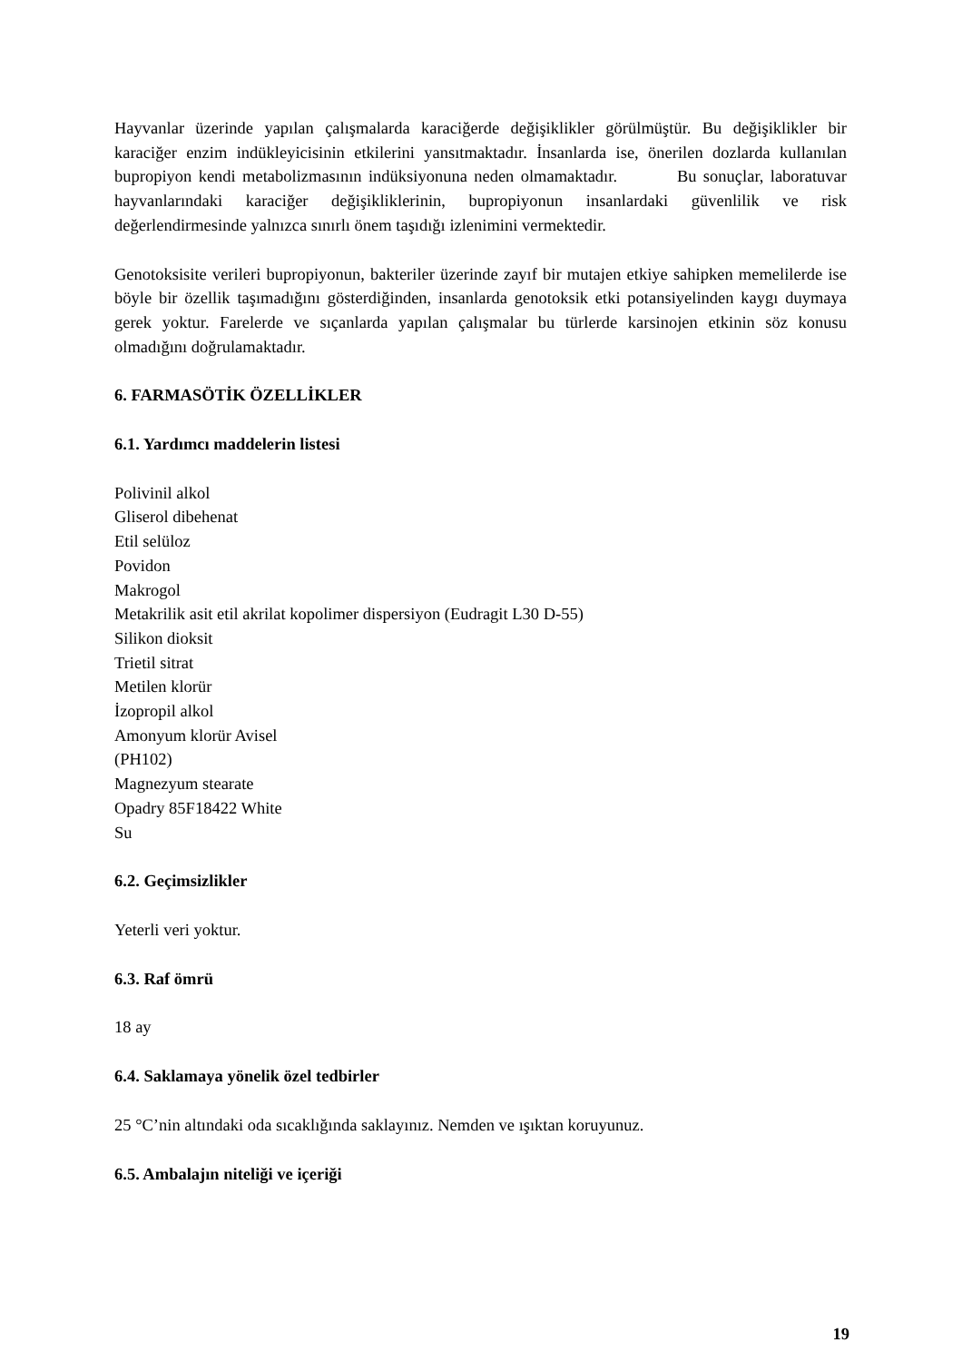Hayvanlar üzerinde yapılan çalışmalarda karaciğerde değişiklikler görülmüştür. Bu değişiklikler bir karaciğer enzim indükleyicisinin etkilerini yansıtmaktadır. İnsanlarda ise, önerilen dozlarda kullanılan bupropiyon kendi metabolizmasının indüksiyonuna neden olmamaktadır. Bu sonuçlar, laboratuvar hayvanlarındaki karaciğer değişikliklerinin, bupropiyonun insanlardaki güvenlilik ve risk değerlendirmesinde yalnızca sınırlı önem taşıdığı izlenimini vermektedir.
Genotoksisite verileri bupropiyonun, bakteriler üzerinde zayıf bir mutajen etkiye sahipken memelilerde ise böyle bir özellik taşımadığını gösterdiğinden, insanlarda genotoksik etki potansiyelinden kaygı duymaya gerek yoktur. Farelerde ve sıçanlarda yapılan çalışmalar bu türlerde karsinojen etkinin söz konusu olmadığını doğrulamaktadır.
6. FARMASÖTİK ÖZELLİKLER
6.1. Yardımcı maddelerin listesi
Polivinil alkol
Gliserol dibehenat
Etil selüloz
Povidon
Makrogol
Metakrilik asit etil akrilat kopolimer dispersiyon (Eudragit L30 D-55)
Silikon dioksit
Trietil sitrat
Metilen klorür
İzopropil alkol
Amonyum klorür Avisel
(PH102)
Magnezyum stearate
Opadry 85F18422 White
Su
6.2. Geçimsizlikler
Yeterli veri yoktur.
6.3. Raf ömrü
18 ay
6.4. Saklamaya yönelik özel tedbirler
25 °C’nin altındaki oda sıcaklığında saklayınız. Nemden ve ışıktan koruyunuz.
6.5. Ambalajın niteliği ve içeriği
19